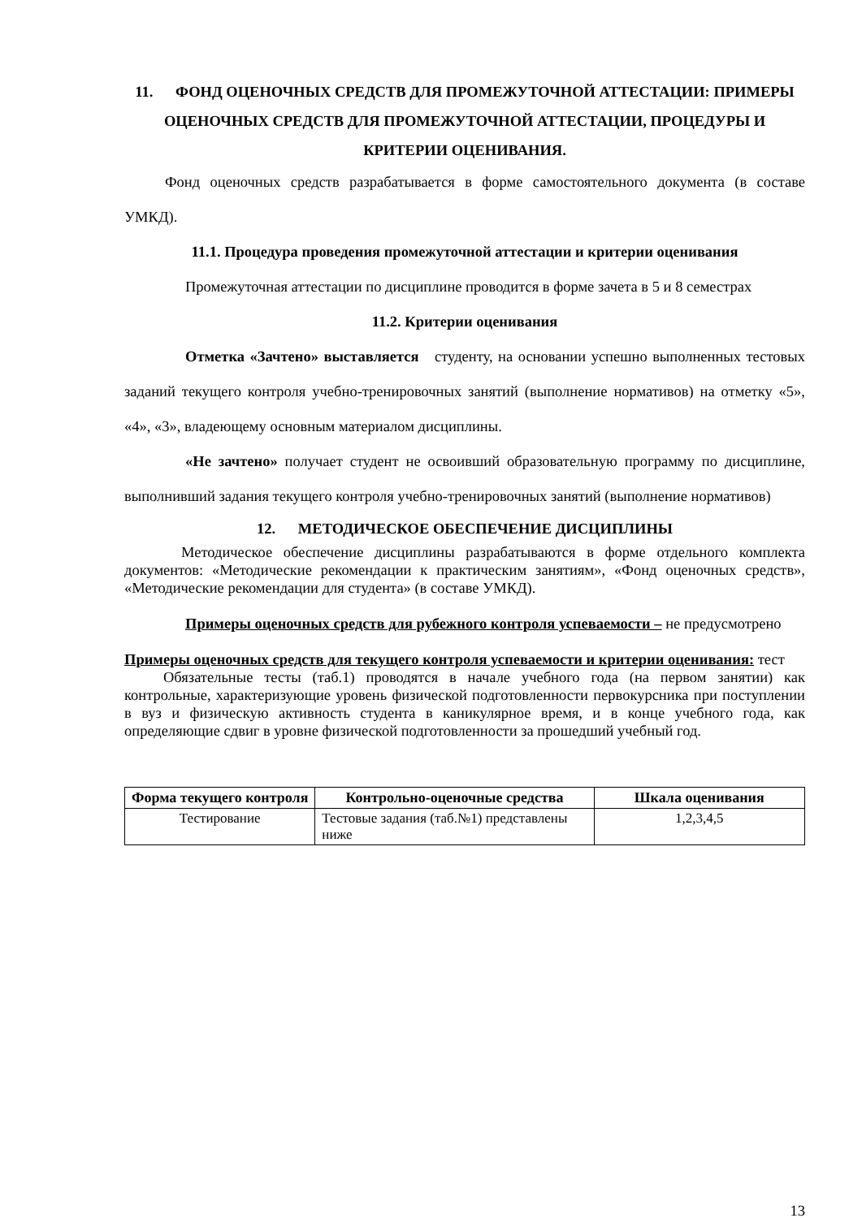11. ФОНД ОЦЕНОЧНЫХ СРЕДСТВ ДЛЯ ПРОМЕЖУТОЧНОЙ АТТЕСТАЦИИ: ПРИМЕРЫ ОЦЕНОЧНЫХ СРЕДСТВ ДЛЯ ПРОМЕЖУТОЧНОЙ АТТЕСТАЦИИ, ПРОЦЕДУРЫ И КРИТЕРИИ ОЦЕНИВАНИЯ.
Фонд оценочных средств разрабатывается в форме самостоятельного документа (в составе УМКД).
11.1. Процедура проведения промежуточной аттестации и критерии оценивания
Промежуточная аттестации по дисциплине проводится в форме зачета в 5 и 8 семестрах
11.2. Критерии оценивания
Отметка «Зачтено» выставляется студенту, на основании успешно выполненных тестовых заданий текущего контроля учебно-тренировочных занятий (выполнение нормативов) на отметку «5», «4», «3», владеющему основным материалом дисциплины.
«Не зачтено» получает студент не освоивший образовательную программу по дисциплине, выполнивший задания текущего контроля учебно-тренировочных занятий (выполнение нормативов)
12. МЕТОДИЧЕСКОЕ ОБЕСПЕЧЕНИЕ ДИСЦИПЛИНЫ
Методическое обеспечение дисциплины разрабатываются в форме отдельного комплекта документов: «Методические рекомендации к практическим занятиям», «Фонд оценочных средств», «Методические рекомендации для студента» (в составе УМКД).
Примеры оценочных средств для рубежного контроля успеваемости – не предусмотрено
Примеры оценочных средств для текущего контроля успеваемости и критерии оценивания: тест
Обязательные тесты (таб.1) проводятся в начале учебного года (на первом занятии) как контрольные, характеризующие уровень физической подготовленности первокурсника при поступлении в вуз и физическую активность студента в каникулярное время, и в конце учебного года, как определяющие сдвиг в уровне физической подготовленности за прошедший учебный год.
| Форма текущего контроля | Контрольно-оценочные средства | Шкала оценивания |
| --- | --- | --- |
| Тестирование | Тестовые задания (таб.№1) представлены ниже | 1,2,3,4,5 |
13